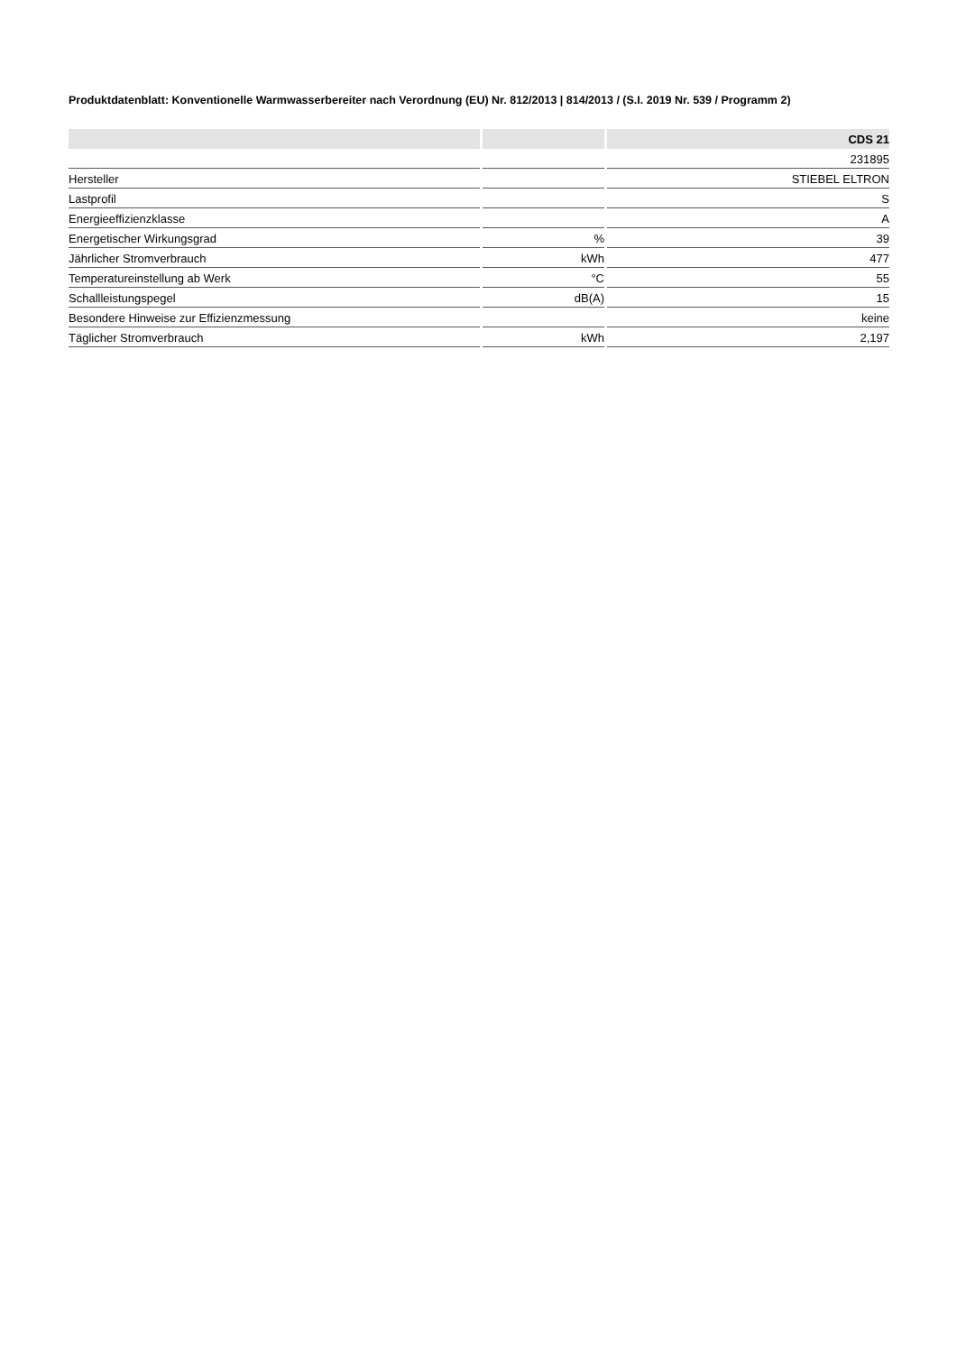Produktdatenblatt: Konventionelle Warmwasserbereiter nach Verordnung (EU) Nr. 812/2013 | 814/2013 / (S.I. 2019 Nr. 539 / Programm 2)
| | | CDS 21 |
| --- | --- | --- |
| | | 231895 |
| Hersteller | | STIEBEL ELTRON |
| Lastprofil | | S |
| Energieeffizienzklasse | | A |
| Energetischer Wirkungsgrad | % | 39 |
| Jährlicher Stromverbrauch | kWh | 477 |
| Temperatureinstellung ab Werk | °C | 55 |
| Schallleistungspegel | dB(A) | 15 |
| Besondere Hinweise zur Effizienzmessung | | keine |
| Täglicher Stromverbrauch | kWh | 2,197 |